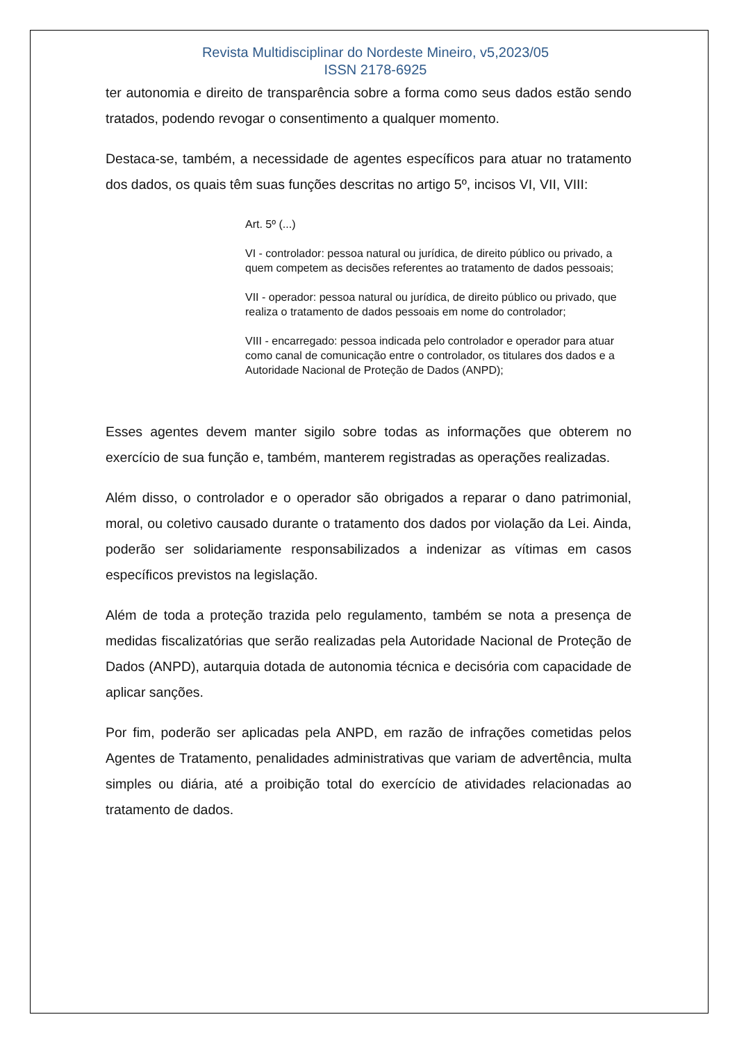Revista Multidisciplinar do Nordeste Mineiro, v5,2023/05
ISSN 2178-6925
ter autonomia e direito de transparência sobre a forma como seus dados estão sendo tratados, podendo revogar o consentimento a qualquer momento.
Destaca-se, também, a necessidade de agentes específicos para atuar no tratamento dos dados, os quais têm suas funções descritas no artigo 5º, incisos VI, VII, VIII:
Art. 5º (...)
VI - controlador: pessoa natural ou jurídica, de direito público ou privado, a quem competem as decisões referentes ao tratamento de dados pessoais;
VII - operador: pessoa natural ou jurídica, de direito público ou privado, que realiza o tratamento de dados pessoais em nome do controlador;
VIII - encarregado: pessoa indicada pelo controlador e operador para atuar como canal de comunicação entre o controlador, os titulares dos dados e a Autoridade Nacional de Proteção de Dados (ANPD);
Esses agentes devem manter sigilo sobre todas as informações que obterem no exercício de sua função e, também, manterem registradas as operações realizadas.
Além disso, o controlador e o operador são obrigados a reparar o dano patrimonial, moral, ou coletivo causado durante o tratamento dos dados por violação da Lei. Ainda, poderão ser solidariamente responsabilizados a indenizar as vítimas em casos específicos previstos na legislação.
Além de toda a proteção trazida pelo regulamento, também se nota a presença de medidas fiscalizatórias que serão realizadas pela Autoridade Nacional de Proteção de Dados (ANPD), autarquia dotada de autonomia técnica e decisória com capacidade de aplicar sanções.
Por fim, poderão ser aplicadas pela ANPD, em razão de infrações cometidas pelos Agentes de Tratamento, penalidades administrativas que variam de advertência, multa simples ou diária, até a proibição total do exercício de atividades relacionadas ao tratamento de dados.